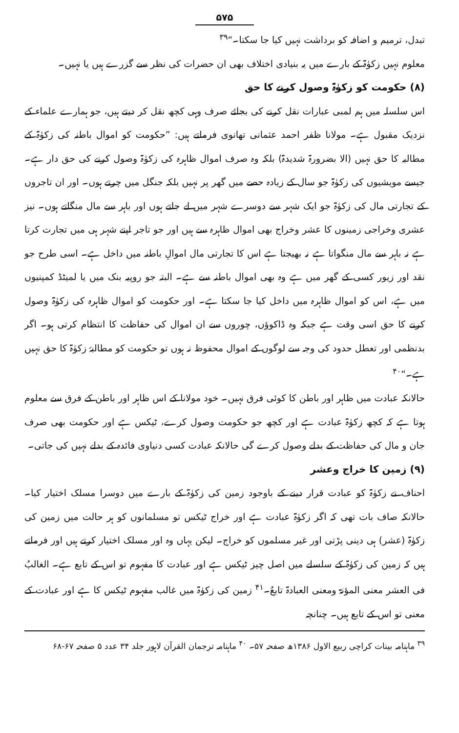۵۷۵
تبدل، ترمیم و اضافہ کو برداشت نہیں کیا جا سکتا۔“<sup>۳۹</sup>
معلوم نہیں زکوٰۃ کے بارے میں یہ بنیادی اختلاف بھی ان حضرات کی نظر سے گزرے ہیں یا نہیں۔
(۸) حکومت کو زکوٰۃ وصول کرنے کا حق
اس سلسلہ میں ہم لمبی عبارات نقل کرنے کی بجائے صرف وہی کچھ نقل کر دیتے ہیں، جو ہمارے علماء کے نزدیک مقبول ہے۔ مولانا ظفر احمد عثمانی تھانوی فرماتے ہیں: ”حکومت کو اموال باطنہ کی زکوٰۃ کے مطالبہ کا حق نہیں (الا بضرورۃ شدیدۃ) بلکہ وہ صرف اموال ظاہرہ کی زکوٰۃ وصول کرنے کی حق دار ہے۔ جیسے مویشیوں کی زکوٰۃ جو سال کے زیادہ حصے میں گھر پر نہیں بلکہ جنگل میں چرتے ہوں۔ اور ان تاجروں کے تجارتی مال کی زکوٰۃ جو ایک شہر سے دوسرے شہر میں لے جاتے ہوں اور باہر سے مال منگاتے ہوں۔ نیز عشری وخراجی زمینوں کا عشر وخراج بھی اموال ظاہرہ سے ہیں اور جو تاجر اپنے شہر ہی میں تجارت کرتا ہے نہ باہر سے مال منگواتا ہے نہ بھیجتا ہے اس کا تجارتی مال اموالِ باطنہ میں داخل ہے۔ اسی طرح جو نقد اور زیور کسی کے گھر میں ہے وہ بھی اموال باطنہ سے ہے۔ البتہ جو روپیہ بنک میں یا لمیٹڈ کمپنیوں میں ہے، اس کو اموال ظاہرہ میں داخل کیا جا سکتا ہے۔ اور حکومت کو اموال ظاہرہ کی زکوٰۃ وصول کرنے کا حق اسی وقت ہے جبکہ وہ ڈاکوؤں، چوروں سے ان اموال کی حفاظت کا انتظام کرتی ہو۔ اگر بدنظمی اور تعطل حدود کی وجہ سے لوگوں کے اموال محفوظ نہ ہوں تو حکومت کو مطالبۂ زکوٰۃ کا حق نہیں ہے۔“<sup>۴۰</sup>
حالانکہ عبادت میں ظاہر اور باطن کا کوئی فرق نہیں۔ خود مولانا کے اس ظاہر اور باطن کے فرق سے معلوم ہوتا ہے کہ کچھ زکوٰۃ عبادت ہے اور کچھ جو حکومت وصول کرے، ٹیکس ہے اور حکومت بھی صرف جان و مال کی حفاظت کے بدلے وصول کرے گی حالانکہ عبادت کسی دنیاوی فائدہ کے بدلے نہیں کی جاتی۔
(۹) زمین کا خراج وعشر
احناف نے زکوٰۃ کو عبادت قرار دینے کے باوجود زمین کی زکوٰۃ کے بارے میں دوسرا مسلک اختیار کیا۔ حالانکہ صاف بات تھی کہ اگر زکوٰۃ عبادت ہے اور خراج ٹیکس تو مسلمانوں کو ہر حالت میں زمین کی زکوٰۃ (عشر) ہی دینی پڑتی اور غیر مسلموں کو خراج۔ لیکن یہاں وہ اور مسلک اختیار کرتے ہیں اور فرماتے ہیں کہ زمین کی زکوٰۃ کے سلسلے میں اصل چیز ٹیکس ہے اور عبادت کا مفہوم تو اس کے تابع ہے۔ الغالبُ فی العشر معنی المؤنۃ ومعنی العبادۃ تابعٌ۔<sup>۴۱</sup> زمین کی زکوٰۃ میں غالب مفہوم ٹیکس کا ہے اور عبادت کے معنی تو اس کے تابع ہیں۔ چنانچہ
<sup>۳۹</sup> ماہنامہ بینات کراچی ربیع الاول ۱۳۸۶ھ صفحہ ۵۷۔ <sup>۴۰</sup> ماہنامہ ترجمان القرآن لاہور جلد ۳۴ عدد ۵ صفحہ ۶۷-۶۸